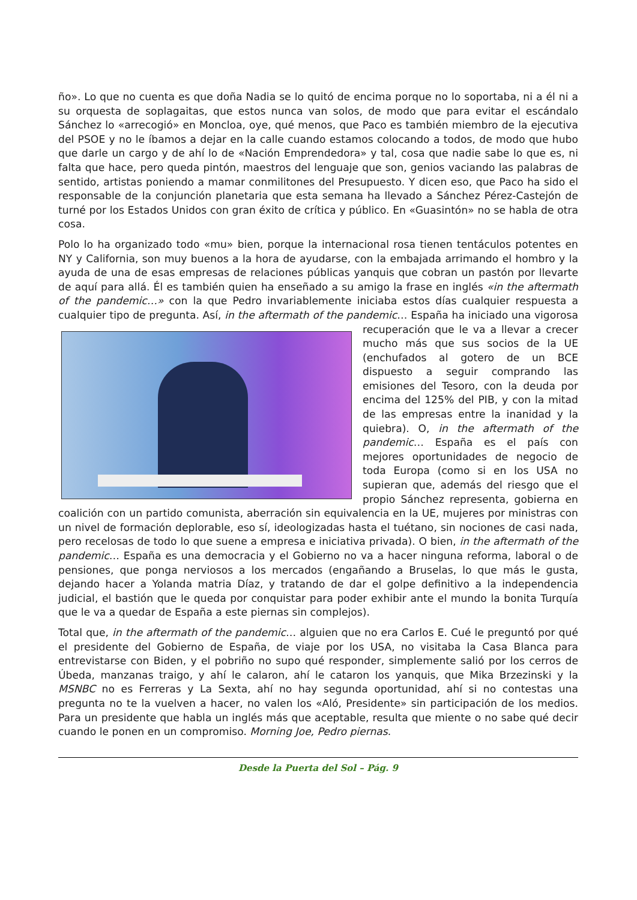ño». Lo que no cuenta es que doña Nadia se lo quitó de encima porque no lo soportaba, ni a él ni a su orquesta de soplagaitas, que estos nunca van solos, de modo que para evitar el escándalo Sánchez lo «arrecogió» en Moncloa, oye, qué menos, que Paco es también miembro de la ejecutiva del PSOE y no le íbamos a dejar en la calle cuando estamos colocando a todos, de modo que hubo que darle un cargo y de ahí lo de «Nación Emprendedora» y tal, cosa que nadie sabe lo que es, ni falta que hace, pero queda pintón, maestros del lenguaje que son, genios vaciando las palabras de sentido, artistas poniendo a mamar conmilitones del Presupuesto. Y dicen eso, que Paco ha sido el responsable de la conjunción planetaria que esta semana ha llevado a Sánchez Pérez-Castejón de turné por los Estados Unidos con gran éxito de crítica y público. En «Guasintón» no se habla de otra cosa.
Polo lo ha organizado todo «mu» bien, porque la internacional rosa tienen tentáculos potentes en NY y California, son muy buenos a la hora de ayudarse, con la embajada arrimando el hombro y la ayuda de una de esas empresas de relaciones públicas yanquis que cobran un pastón por llevarte de aquí para allá. Él es también quien ha enseñado a su amigo la frase en inglés «in the aftermath of the pandemic…» con la que Pedro invariablemente iniciaba estos días cualquier respuesta a cualquier tipo de pregunta. Así, in the aftermath of the pandemic… España ha iniciado una vigorosa recuperación que le va a llevar a crecer mucho más que sus socios de la UE (enchufados al gotero de un BCE dispuesto a seguir comprando las emisiones del Tesoro, con la deuda por encima del 125% del PIB, y con la mitad de las empresas entre la inanidad y la quiebra). O, in the aftermath of the pandemic… España es el país con mejores oportunidades de negocio de toda Europa (como si en los USA no supieran que, además del riesgo que el propio Sánchez representa, gobierna en coalición con un partido comunista, aberración sin equivalencia en la UE, mujeres por ministras con un nivel de formación deplorable, eso sí, ideologizadas hasta el tuétano, sin nociones de casi nada, pero recelosas de todo lo que suene a empresa e iniciativa privada). O bien, in the aftermath of the pandemic… España es una democracia y el Gobierno no va a hacer ninguna reforma, laboral o de pensiones, que ponga nerviosos a los mercados (engañando a Bruselas, lo que más le gusta, dejando hacer a Yolanda matria Díaz, y tratando de dar el golpe definitivo a la independencia judicial, el bastión que le queda por conquistar para poder exhibir ante el mundo la bonita Turquía que le va a quedar de España a este piernas sin complejos).
Total que, in the aftermath of the pandemic… alguien que no era Carlos E. Cué le preguntó por qué el presidente del Gobierno de España, de viaje por los USA, no visitaba la Casa Blanca para entrevistarse con Biden, y el pobriño no supo qué responder, simplemente salió por los cerros de Úbeda, manzanas traigo, y ahí le calaron, ahí le cataron los yanquis, que Mika Brzezinski y la MSNBC no es Ferreras y La Sexta, ahí no hay segunda oportunidad, ahí si no contestas una pregunta no te la vuelven a hacer, no valen los «Aló, Presidente» sin participación de los medios. Para un presidente que habla un inglés más que aceptable, resulta que miente o no sabe qué decir cuando le ponen en un compromiso. Morning Joe, Pedro piernas.
Desde la Puerta del Sol – Pág. 9